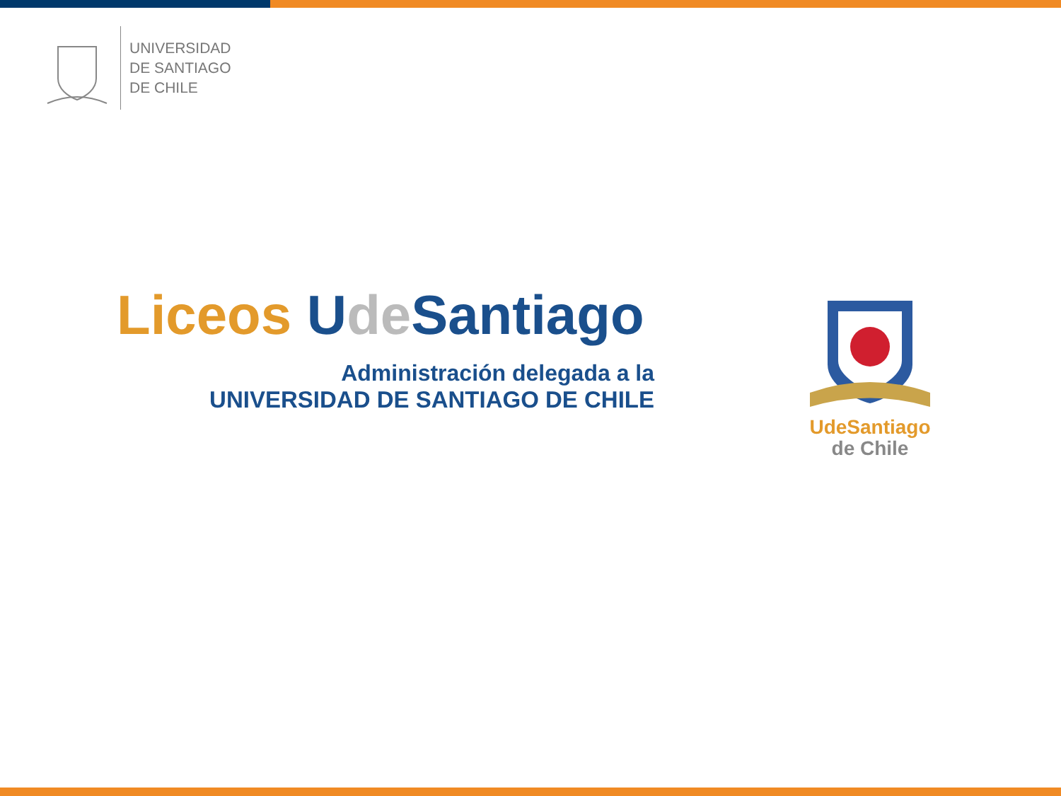UNIVERSIDAD
DE SANTIAGO
DE CHILE
Liceos Ude Santiago
Administración delegada a la
UNIVERSIDAD DE SANTIAGO DE CHILE
Ude Santiago
de Chile